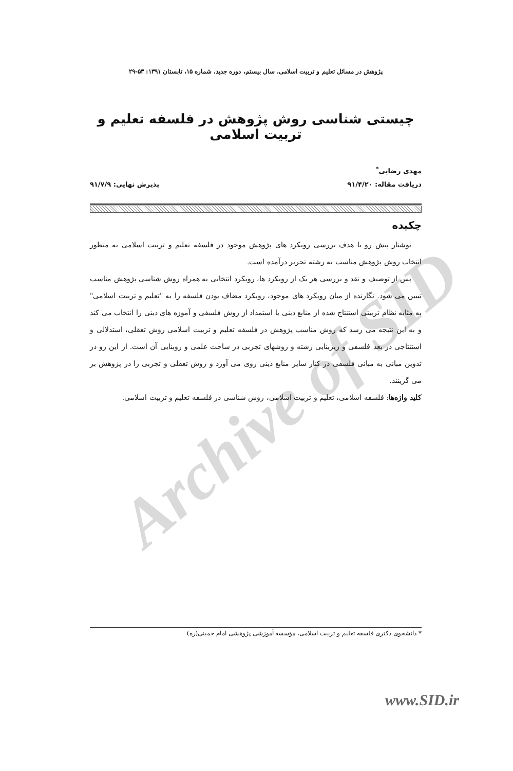Archive of SID
پژوهش در مسائل تعلیم و تربیت اسلامی، سال بیستم، دوره جدید، شماره ۱۵، تابستان ۱۳۹۱: ۵۳-۲۹
چیستی شناسی روش پژوهش در فلسفه تعلیم و تربیت اسلامی
مهدی رضایی<sup>*</sup>
دریافت مقاله: ۹۱/۴/۲۰ پذیرش نهایی: ۹۱/۷/۹
چکیده
نوشتار پیش رو با هدف بررسی رویکرد های پژوهش موجود در فلسفه تعلیم و تربیت اسلامی به منظور انتخاب روش پژوهش مناسب به رشته تحریر درآمده است.
پس از توصیف و نقد و بررسی هر یک از رویکرد ها، رویکرد انتخابی به همراه روش شناسی پژوهش مناسب تبیین می شود. نگارنده از میان رویکرد های موجود، رویکرد مضاف بودن فلسفه را به "تعلیم و تربیت اسلامی" به مثابه نظام تربیتی استنتاج شده از منابع دینی با استمداد از روش فلسفی و آموزه های دینی را انتخاب می کند و به این نتیجه می رسد که روش مناسب پژوهش در فلسفه تعلیم و تربیت اسلامی روش تعقلی، استدلالی و استنتاجی در بعد فلسفی و زیربنایی رشته و روشهای تجربی در ساحت علمی و روبنایی آن است. از این رو در تدوین مبانی به مبانی فلسفی در کنار سایر منابع دینی روی می آورد و روش تعقلی و تجربی را در پژوهش بر می گزینند.
کلید واژه‌ها: فلسفه اسلامی، تعلیم و تربیت اسلامی، روش شناسی در فلسفه تعلیم و تربیت اسلامی.
* دانشجوی دکتری فلسفه تعلیم و تربیت اسلامی، مؤسسه آموزشی پژوهشی امام خمینی(ره)
www.SID.ir